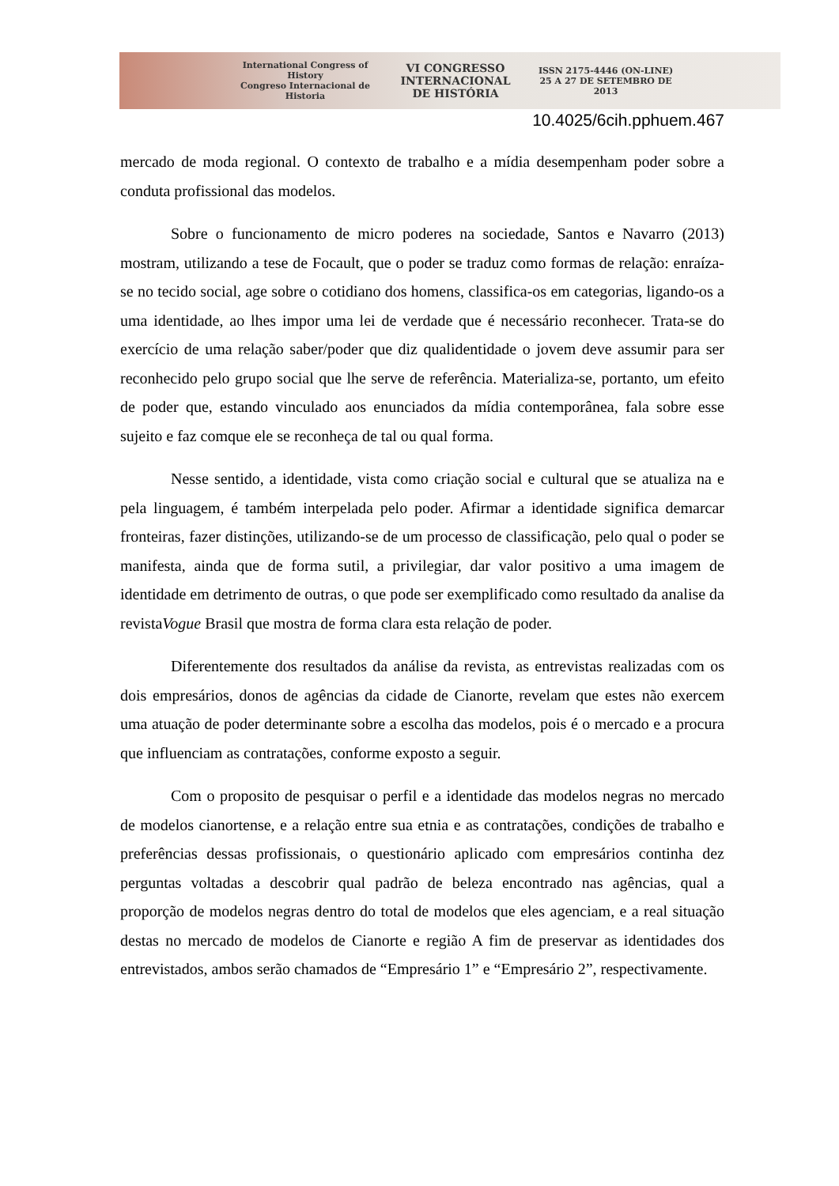International Congress of History
Congreso Internacional de Historia
VI CONGRESSO
INTERNACIONAL
DE HISTÓRIA
ISSN 2175-4446 (ON-LINE)
25 A 27 DE SETEMBRO DE 2013
10.4025/6cih.pphuem.467
mercado de moda regional. O contexto de trabalho e a mídia desempenham poder sobre a conduta profissional das modelos.
Sobre o funcionamento de micro poderes na sociedade, Santos e Navarro (2013) mostram, utilizando a tese de Focault, que o poder se traduz como formas de relação: enraíza-se no tecido social, age sobre o cotidiano dos homens, classifica-os em categorias, ligando-os a uma identidade, ao lhes impor uma lei de verdade que é necessário reconhecer. Trata-se do exercício de uma relação saber/poder que diz qualidentidade o jovem deve assumir para ser reconhecido pelo grupo social que lhe serve de referência. Materializa-se, portanto, um efeito de poder que, estando vinculado aos enunciados da mídia contemporânea, fala sobre esse sujeito e faz comque ele se reconheça de tal ou qual forma.
Nesse sentido, a identidade, vista como criação social e cultural que se atualiza na e pela linguagem, é também interpelada pelo poder. Afirmar a identidade significa demarcar fronteiras, fazer distinções, utilizando-se de um processo de classificação, pelo qual o poder se manifesta, ainda que de forma sutil, a privilegiar, dar valor positivo a uma imagem de identidade em detrimento de outras, o que pode ser exemplificado como resultado da analise da revistaVogue Brasil que mostra de forma clara esta relação de poder.
Diferentemente dos resultados da análise da revista, as entrevistas realizadas com os dois empresários, donos de agências da cidade de Cianorte, revelam que estes não exercem uma atuação de poder determinante sobre a escolha das modelos, pois é o mercado e a procura que influenciam as contratações, conforme exposto a seguir.
Com o proposito de pesquisar o perfil e a identidade das modelos negras no mercado de modelos cianortense, e a relação entre sua etnia e as contratações, condições de trabalho e preferências dessas profissionais, o questionário aplicado com empresários continha dez perguntas voltadas a descobrir qual padrão de beleza encontrado nas agências, qual a proporção de modelos negras dentro do total de modelos que eles agenciam, e a real situação destas no mercado de modelos de Cianorte e região A fim de preservar as identidades dos entrevistados, ambos serão chamados de “Empresário 1” e “Empresário 2”, respectivamente.